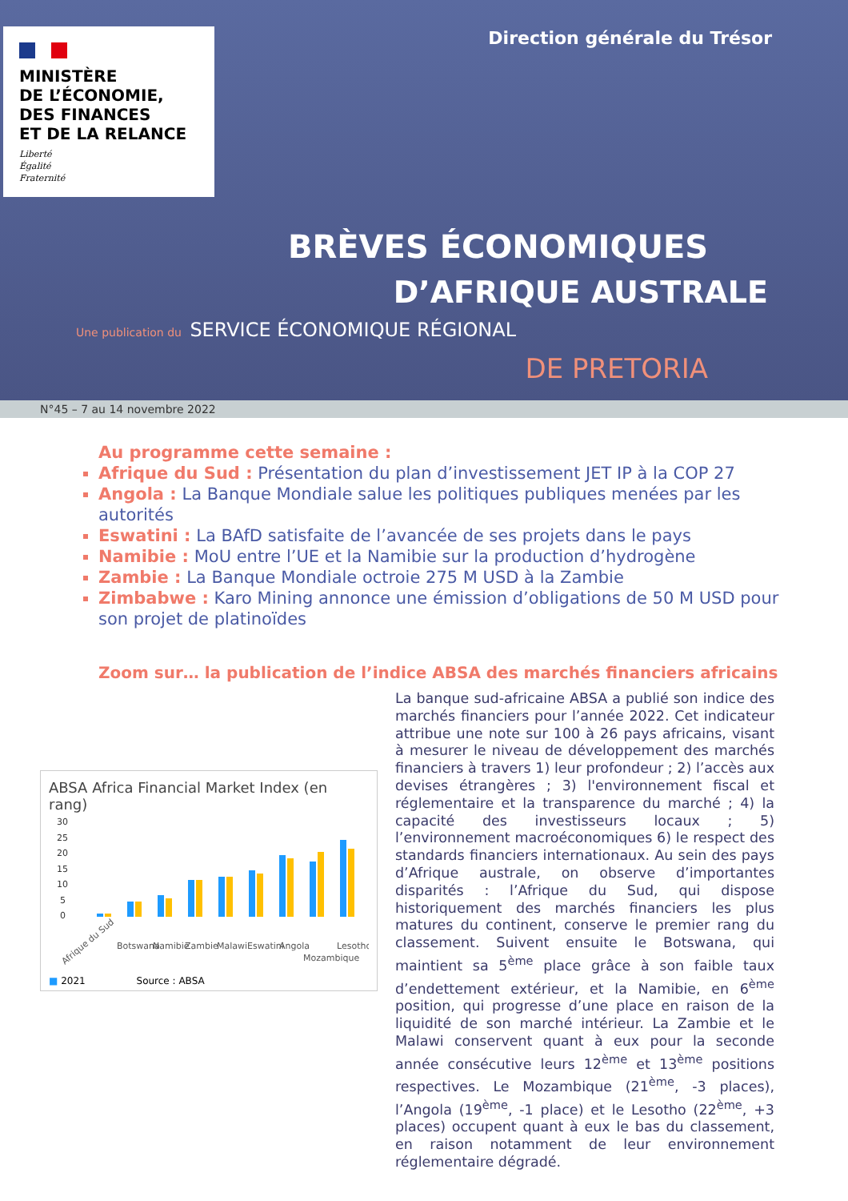MINISTÈRE
DE L’ÉCONOMIE,
DES FINANCES
ET DE LA RELANCE
Liberté
Égalité
Fraternité
Direction générale du Trésor
BRÈVES ÉCONOMIQUES
D’AFRIQUE AUSTRALE
Une publication du SERVICE ÉCONOMIQUE RÉGIONAL
DE PRETORIA
N°45 – 7 au 14 novembre 2022
Au programme cette semaine :
Afrique du Sud : Présentation du plan d’investissement JET IP à la COP 27
Angola : La Banque Mondiale salue les politiques publiques menées par les autorités
Eswatini : La BAfD satisfaite de l’avancée de ses projets dans le pays
Namibie : MoU entre l’UE et la Namibie sur la production d’hydrogène
Zambie : La Banque Mondiale octroie 275 M USD à la Zambie
Zimbabwe : Karo Mining annonce une émission d’obligations de 50 M USD pour son projet de platinoïdes
Zoom sur… la publication de l’indice ABSA des marchés financiers africains
ABSA Africa Financial Market Index (en rang)
30
25
20
15
10
5
0
Afrique du Sud
Botswana
Namibie
Zambie
Malawi
Eswatini
Angola
Mozambique
Lesotho
■ 2021 Source : ABSA
La banque sud-africaine ABSA a publié son indice des marchés financiers pour l’année 2022. Cet indicateur attribue une note sur 100 à 26 pays africains, visant à mesurer le niveau de développement des marchés financiers à travers 1) leur profondeur ; 2) l’accès aux devises étrangères ; 3) l'environnement fiscal et réglementaire et la transparence du marché ; 4) la capacité des investisseurs locaux ; 5) l’environnement macroéconomiques 6) le respect des standards financiers internationaux. Au sein des pays d’Afrique australe, on observe d’importantes disparités : l’Afrique du Sud, qui dispose historiquement des marchés financiers les plus matures du continent, conserve le premier rang du classement. Suivent ensuite le Botswana, qui maintient sa 5<sup>ème</sup> place grâce à son faible taux d’endettement extérieur, et la Namibie, en 6<sup>ème</sup> position, qui progresse d’une place en raison de la liquidité de son marché intérieur. La Zambie et le Malawi conservent quant à eux pour la seconde année consécutive leurs 12<sup>ème</sup> et 13<sup>ème</sup> positions respectives. Le Mozambique (21<sup>ème</sup>, -3 places), l’Angola (19<sup>ème</sup>, -1 place) et le Lesotho (22<sup>ème</sup>, +3 places) occupent quant à eux le bas du classement, en raison notamment de leur environnement réglementaire dégradé.